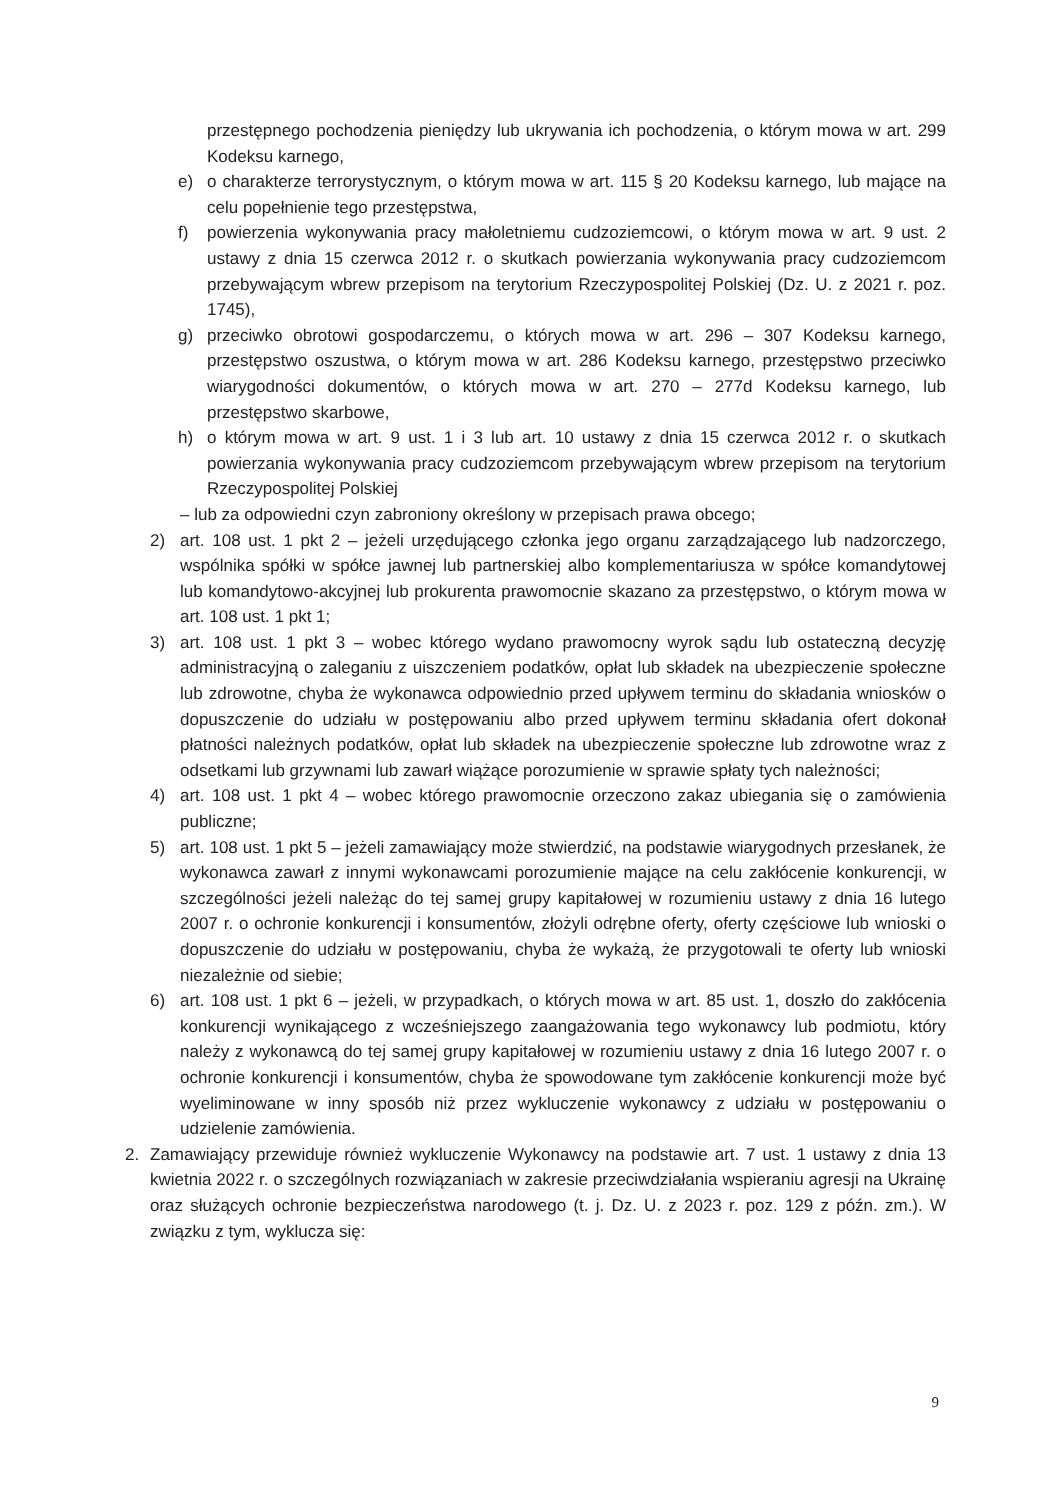przestępnego pochodzenia pieniędzy lub ukrywania ich pochodzenia, o którym mowa w art. 299 Kodeksu karnego,
e) o charakterze terrorystycznym, o którym mowa w art. 115 § 20 Kodeksu karnego, lub mające na celu popełnienie tego przestępstwa,
f) powierzenia wykonywania pracy małoletniemu cudzoziemcowi, o którym mowa w art. 9 ust. 2 ustawy z dnia 15 czerwca 2012 r. o skutkach powierzania wykonywania pracy cudzoziemcom przebywającym wbrew przepisom na terytorium Rzeczypospolitej Polskiej (Dz. U. z 2021 r. poz. 1745),
g) przeciwko obrotowi gospodarczemu, o których mowa w art. 296 – 307 Kodeksu karnego, przestępstwo oszustwa, o którym mowa w art. 286 Kodeksu karnego, przestępstwo przeciwko wiarygodności dokumentów, o których mowa w art. 270 – 277d Kodeksu karnego, lub przestępstwo skarbowe,
h) o którym mowa w art. 9 ust. 1 i 3 lub art. 10 ustawy z dnia 15 czerwca 2012 r. o skutkach powierzania wykonywania pracy cudzoziemcom przebywającym wbrew przepisom na terytorium Rzeczypospolitej Polskiej
– lub za odpowiedni czyn zabroniony określony w przepisach prawa obcego;
2) art. 108 ust. 1 pkt 2 – jeżeli urzędującego członka jego organu zarządzającego lub nadzorczego, wspólnika spółki w spółce jawnej lub partnerskiej albo komplementariusza w spółce komandytowej lub komandytowo-akcyjnej lub prokurenta prawomocnie skazano za przestępstwo, o którym mowa w art. 108 ust. 1 pkt 1;
3) art. 108 ust. 1 pkt 3 – wobec którego wydano prawomocny wyrok sądu lub ostateczną decyzję administracyjną o zaleganiu z uiszczeniem podatków, opłat lub składek na ubezpieczenie społeczne lub zdrowotne, chyba że wykonawca odpowiednio przed upływem terminu do składania wniosków o dopuszczenie do udziału w postępowaniu albo przed upływem terminu składania ofert dokonał płatności należnych podatków, opłat lub składek na ubezpieczenie społeczne lub zdrowotne wraz z odsetkami lub grzywnami lub zawarł wiążące porozumienie w sprawie spłaty tych należności;
4) art. 108 ust. 1 pkt 4 – wobec którego prawomocnie orzeczono zakaz ubiegania się o zamówienia publiczne;
5) art. 108 ust. 1 pkt 5 – jeżeli zamawiający może stwierdzić, na podstawie wiarygodnych przesłanek, że wykonawca zawarł z innymi wykonawcami porozumienie mające na celu zakłócenie konkurencji, w szczególności jeżeli należąc do tej samej grupy kapitałowej w rozumieniu ustawy z dnia 16 lutego 2007 r. o ochronie konkurencji i konsumentów, złożyli odrębne oferty, oferty częściowe lub wnioski o dopuszczenie do udziału w postępowaniu, chyba że wykażą, że przygotowali te oferty lub wnioski niezależnie od siebie;
6) art. 108 ust. 1 pkt 6 – jeżeli, w przypadkach, o których mowa w art. 85 ust. 1, doszło do zakłócenia konkurencji wynikającego z wcześniejszego zaangażowania tego wykonawcy lub podmiotu, który należy z wykonawcą do tej samej grupy kapitałowej w rozumieniu ustawy z dnia 16 lutego 2007 r. o ochronie konkurencji i konsumentów, chyba że spowodowane tym zakłócenie konkurencji może być wyeliminowane w inny sposób niż przez wykluczenie wykonawcy z udziału w postępowaniu o udzielenie zamówienia.
2. Zamawiający przewiduje również wykluczenie Wykonawcy na podstawie art. 7 ust. 1 ustawy z dnia 13 kwietnia 2022 r. o szczególnych rozwiązaniach w zakresie przeciwdziałania wspieraniu agresji na Ukrainę oraz służących ochronie bezpieczeństwa narodowego (t. j. Dz. U. z 2023 r. poz. 129 z późn. zm.). W związku z tym, wyklucza się:
9